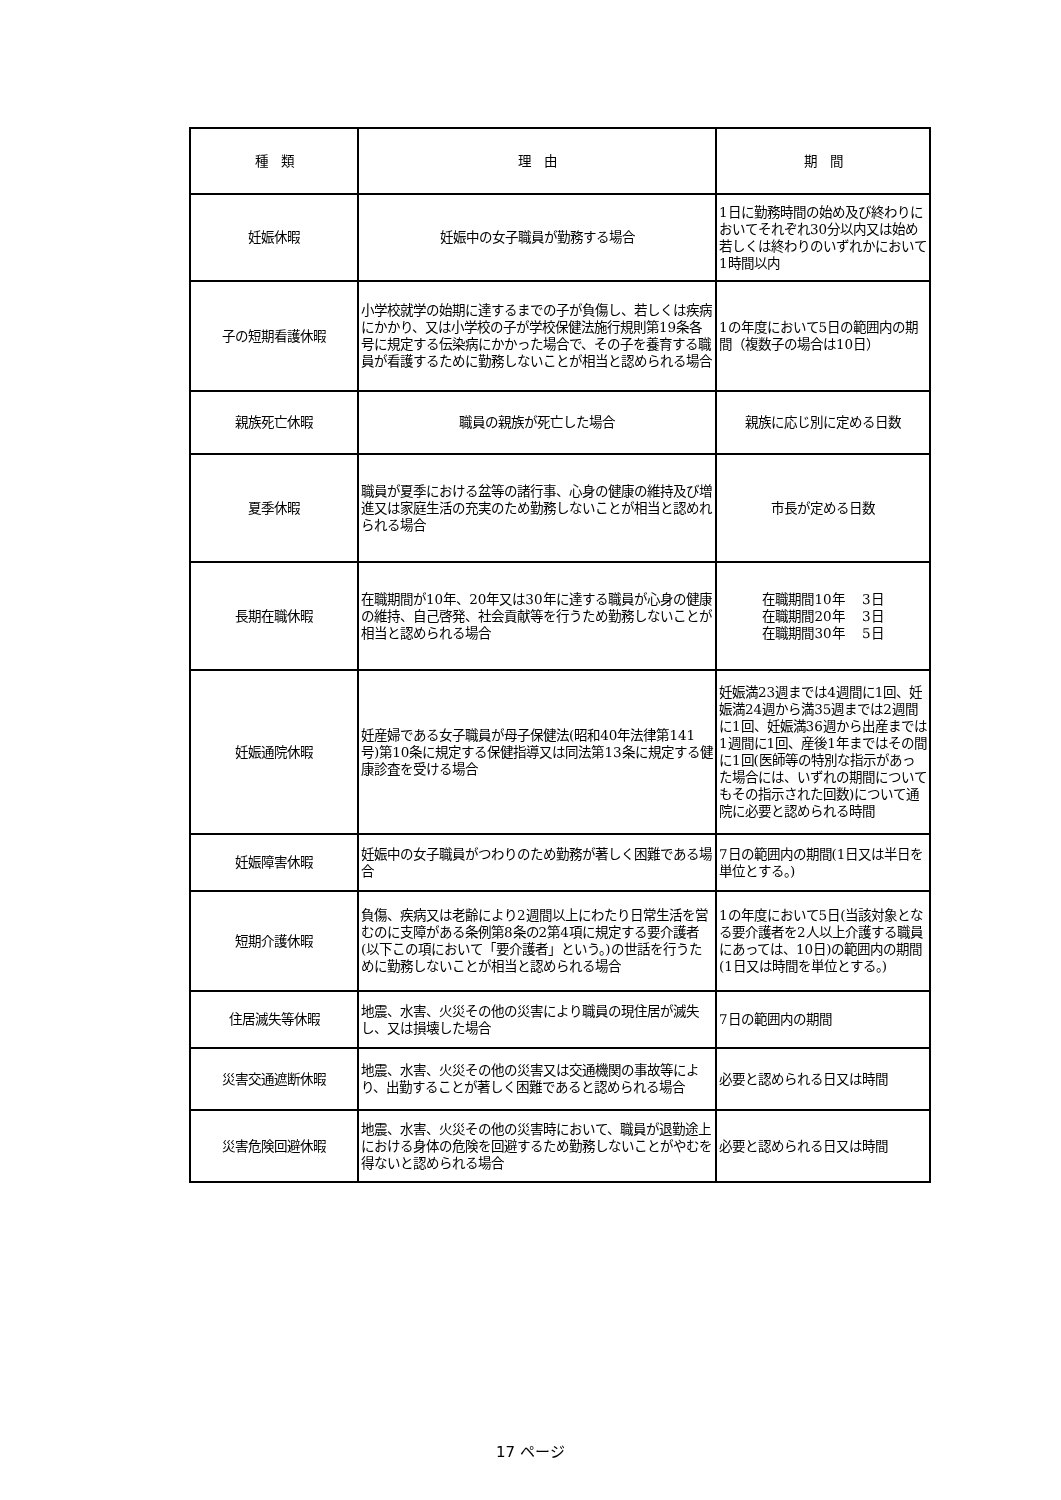| 種 類 | 理 由 | 期 間 |
| --- | --- | --- |
| 妊娠休暇 | 妊娠中の女子職員が勤務する場合 | 1日に勤務時間の始め及び終わりにおいてそれぞれ30分以内又は始め若しくは終わりのいずれかにおいて1時間以内 |
| 子の短期看護休暇 | 小学校就学の始期に達するまでの子が負傷し、若しくは疾病にかかり、又は小学校の子が学校保健法施行規則第19条各号に規定する伝染病にかかった場合で、その子を養育する職員が看護するために勤務しないことが相当と認められる場合 | 1の年度において5日の範囲内の期間（複数子の場合は10日） |
| 親族死亡休暇 | 職員の親族が死亡した場合 | 親族に応じ別に定める日数 |
| 夏季休暇 | 職員が夏季における盆等の諸行事、心身の健康の維持及び増進又は家庭生活の充実のため勤務しないことが相当と認めれられる場合 | 市長が定める日数 |
| 長期在職休暇 | 在職期間が10年、20年又は30年に達する職員が心身の健康の維持、自己啓発、社会貢献等を行うため勤務しないことが相当と認められる場合 | 在職期間10年 3日 在職期間20年 3日 在職期間30年 5日 |
| 妊娠通院休暇 | 妊産婦である女子職員が母子保健法(昭和40年法律第141号)第10条に規定する保健指導又は同法第13条に規定する健康診査を受ける場合 | 妊娠満23週までは4週間に1回、妊娠満24週から満35週までは2週間に1回、妊娠満36週から出産までは1週間に1回、産後1年まではその間に1回(医師等の特別な指示があった場合には、いずれの期間についてもその指示された回数)について通院に必要と認められる時間 |
| 妊娠障害休暇 | 妊娠中の女子職員がつわりのため勤務が著しく困難である場合 | 7日の範囲内の期間(1日又は半日を単位とする。) |
| 短期介護休暇 | 負傷、疾病又は老齢により2週間以上にわたり日常生活を営むのに支障がある条例第8条の2第4項に規定する要介護者(以下この項において「要介護者」という。)の世話を行うために勤務しないことが相当と認められる場合 | 1の年度において5日(当該対象となる要介護者を2人以上介護する職員にあっては、10日)の範囲内の期間(1日又は時間を単位とする。) |
| 住居滅失等休暇 | 地震、水害、火災その他の災害により職員の現住居が滅失し、又は損壊した場合 | 7日の範囲内の期間 |
| 災害交通遮断休暇 | 地震、水害、火災その他の災害又は交通機関の事故等により、出勤することが著しく困難であると認められる場合 | 必要と認められる日又は時間 |
| 災害危険回避休暇 | 地震、水害、火災その他の災害時において、職員が退勤途上における身体の危険を回避するため勤務しないことがやむを得ないと認められる場合 | 必要と認められる日又は時間 |
17 ページ